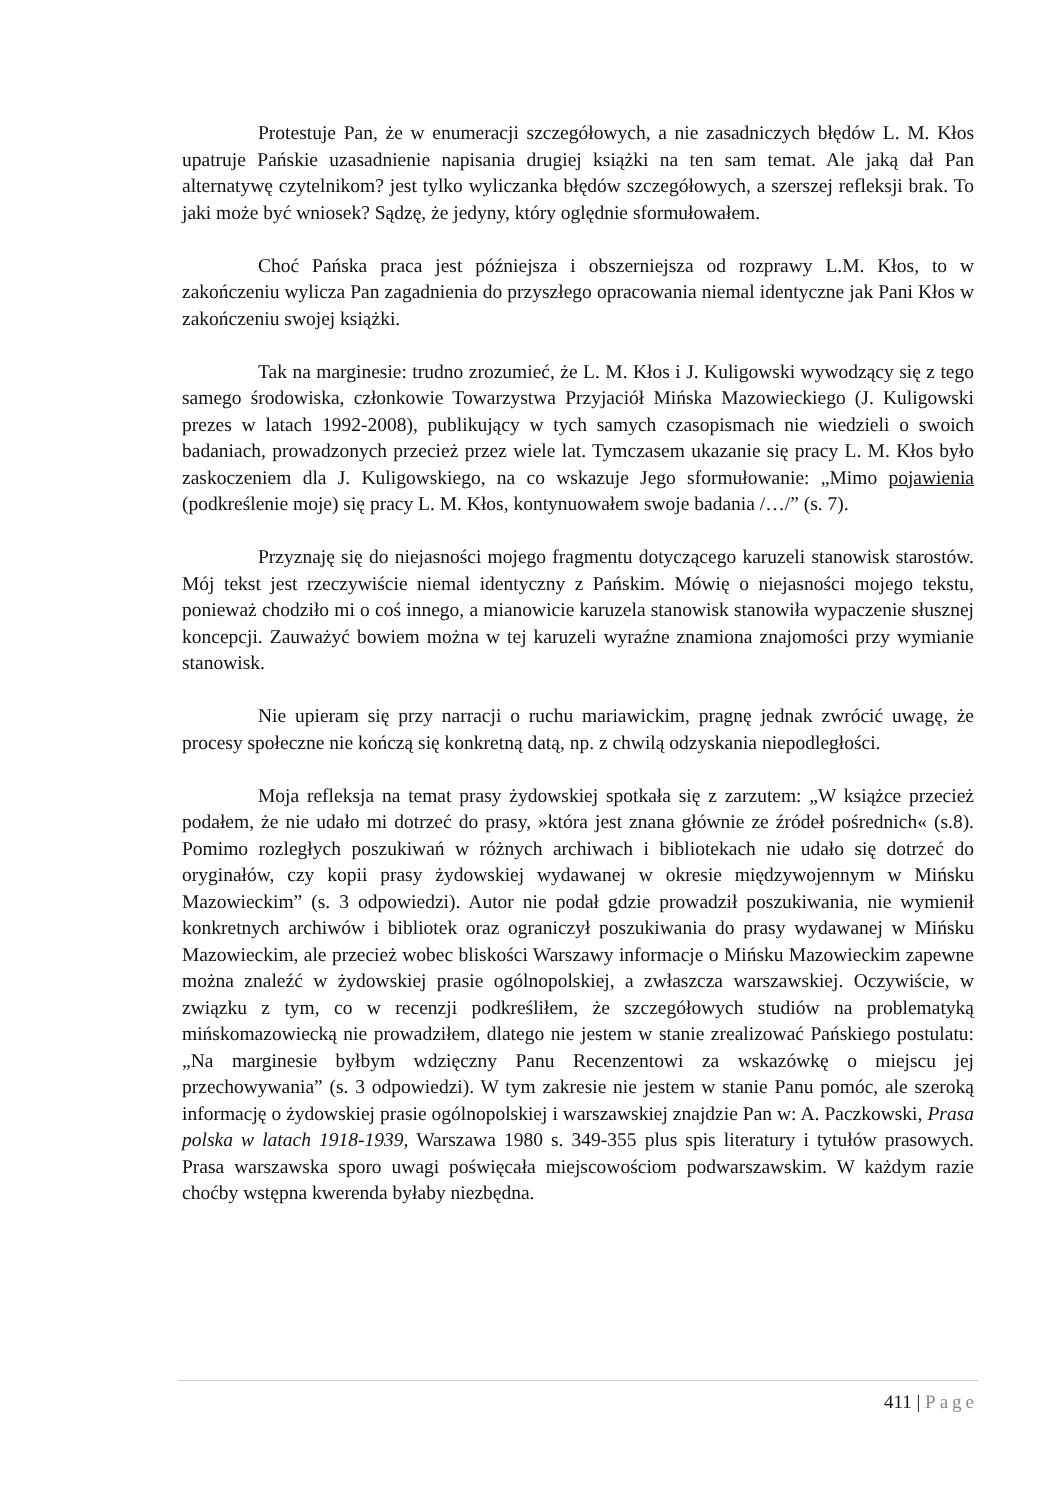Protestuje Pan, że w enumeracji szczegółowych, a nie zasadniczych błędów L. M. Kłos upatruje Pańskie uzasadnienie napisania drugiej książki na ten sam temat. Ale jaką dał Pan alternatywę czytelnikom? jest tylko wyliczanka błędów szczegółowych, a szerszej refleksji brak. To jaki może być wniosek? Sądzę, że jedyny, który oględnie sformułowałem.
Choć Pańska praca jest późniejsza i obszerniejsza od rozprawy L.M. Kłos, to w zakończeniu wylicza Pan zagadnienia do przyszłego opracowania niemal identyczne jak Pani Kłos w zakończeniu swojej książki.
Tak na marginesie: trudno zrozumieć, że L. M. Kłos i J. Kuligowski wywodzący się z tego samego środowiska, członkowie Towarzystwa Przyjaciół Mińska Mazowieckiego (J. Kuligowski prezes w latach 1992-2008), publikujący w tych samych czasopismach nie wiedzieli o swoich badaniach, prowadzonych przecież przez wiele lat. Tymczasem ukazanie się pracy L. M. Kłos było zaskoczeniem dla J. Kuligowskiego, na co wskazuje Jego sformułowanie: „Mimo pojawienia (podkreślenie moje) się pracy L. M. Kłos, kontynuowałem swoje badania /…/” (s. 7).
Przyznaję się do niejasności mojego fragmentu dotyczącego karuzeli stanowisk starostów. Mój tekst jest rzeczywiście niemal identyczny z Pańskim. Mówię o niejasności mojego tekstu, ponieważ chodziło mi o coś innego, a mianowicie karuzela stanowisk stanowiła wypaczenie słusznej koncepcji. Zauważyć bowiem można w tej karuzeli wyraźne znamiona znajomości przy wymianie stanowisk.
Nie upieram się przy narracji o ruchu mariawickim, pragnę jednak zwrócić uwagę, że procesy społeczne nie kończą się konkretną datą, np. z chwilą odzyskania niepodległości.
Moja refleksja na temat prasy żydowskiej spotkała się z zarzutem: „W książce przecież podałem, że nie udało mi dotrzeć do prasy, »która jest znana głównie ze źródeł pośrednich« (s.8). Pomimo rozległych poszukiwań w różnych archiwach i bibliotekach nie udało się dotrzeć do oryginałów, czy kopii prasy żydowskiej wydawanej w okresie międzywojennym w Mińsku Mazowieckim” (s. 3 odpowiedzi). Autor nie podał gdzie prowadził poszukiwania, nie wymienił konkretnych archiwów i bibliotek oraz ograniczył poszukiwania do prasy wydawanej w Mińsku Mazowieckim, ale przecież wobec bliskości Warszawy informacje o Mińsku Mazowieckim zapewne można znaleźć w żydowskiej prasie ogólnopolskiej, a zwłaszcza warszawskiej. Oczywiście, w związku z tym, co w recenzji podkreśliłem, że szczegółowych studiów na problematyką mińskomazowiecką nie prowadziłem, dlatego nie jestem w stanie zrealizować Pańskiego postulatu: „Na marginesie byłbym wdzięczny Panu Recenzentowi za wskazówkę o miejscu jej przechowywania” (s. 3 odpowiedzi). W tym zakresie nie jestem w stanie Panu pomóc, ale szeroką informację o żydowskiej prasie ogólnopolskiej i warszawskiej znajdzie Pan w: A. Paczkowski, Prasa polska w latach 1918-1939, Warszawa 1980 s. 349-355 plus spis literatury i tytułów prasowych. Prasa warszawska sporo uwagi poświęcała miejscowościom podwarszawskim. W każdym razie choćby wstępna kwerenda byłaby niezbędna.
411 | Page